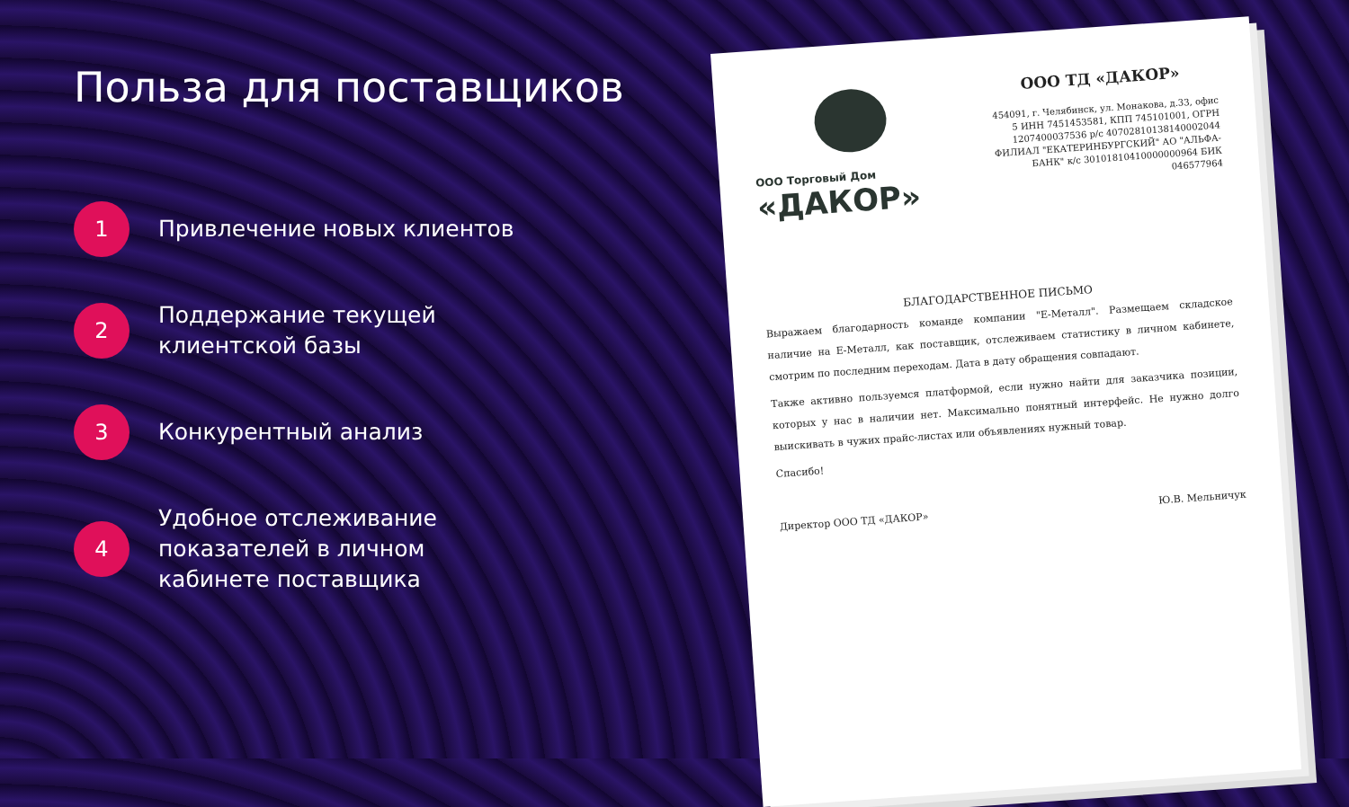Польза для поставщиков
1
Привлечение новых клиентов
2
Поддержание текущей
клиентской базы
3
Конкурентный анализ
4
Удобное отслеживание
показателей в личном
кабинете поставщика
ООО Торговый Дом
«ДАКОР»
ООО ТД «ДАКОР»
454091, г. Челябинск, ул. Монакова, д.33, офис 5 ИНН 7451453581, КПП 745101001, ОГРН 1207400037536 р/с 40702810138140002044 ФИЛИАЛ "ЕКАТЕРИНБУРГСКИЙ" АО "АЛЬФА-БАНК" к/с 30101810410000000964 БИК 046577964
БЛАГОДАРСТВЕННОЕ ПИСЬМО
Выражаем благодарность команде компании "Е-Металл". Размещаем складское наличие на Е-Металл, как поставщик, отслеживаем статистику в личном кабинете, смотрим по последним переходам. Дата в дату обращения совпадают.
Также активно пользуемся платформой, если нужно найти для заказчика позиции, которых у нас в наличии нет. Максимально понятный интерфейс. Не нужно долго выискивать в чужих прайс-листах или объявлениях нужный товар.
Спасибо!
Директор ООО ТД «ДАКОР» Ю.В. Мельничук